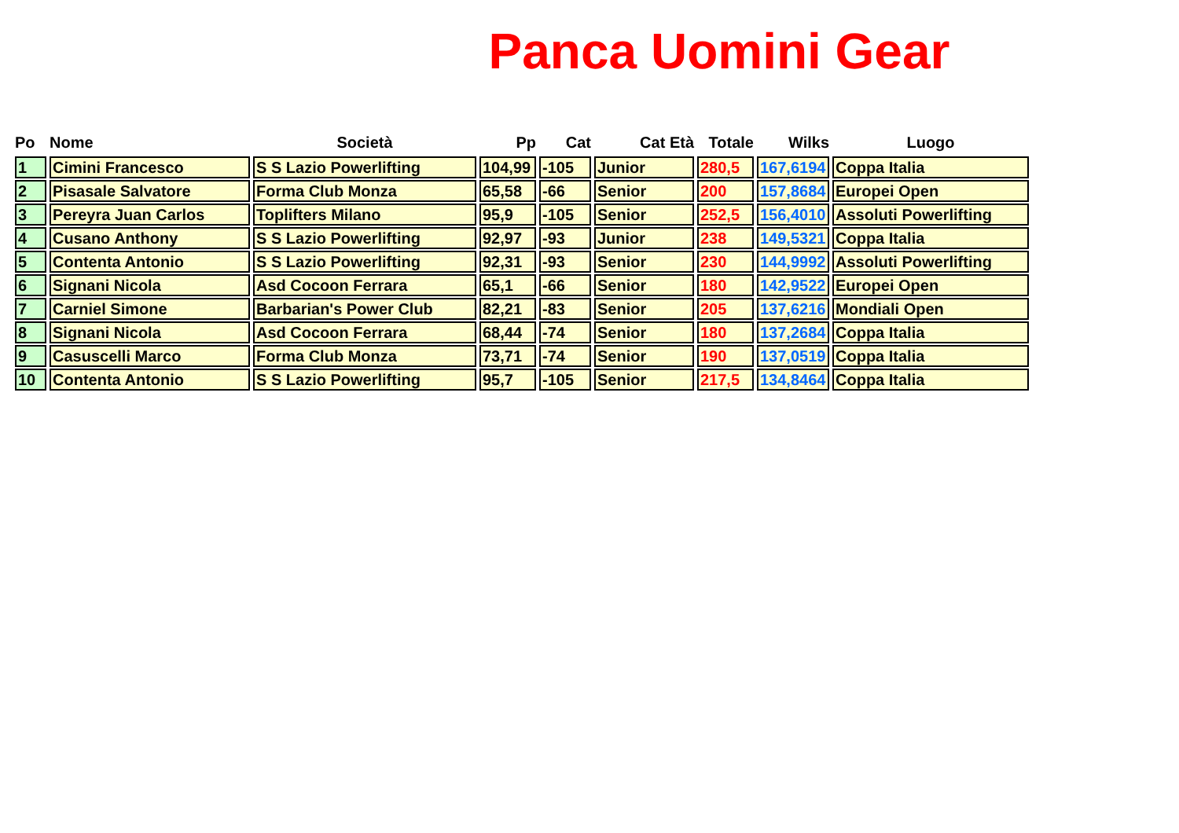Panca Uomini Gear
| Po | Nome | Società | Pp | Cat | Cat Età | Totale | Wilks | Luogo |
| --- | --- | --- | --- | --- | --- | --- | --- | --- |
| 1 | Cimini Francesco | S S Lazio Powerlifting | 104,99 | -105 | Junior | 280,5 | 167,6194 | Coppa Italia |
| 2 | Pisasale Salvatore | Forma Club Monza | 65,58 | -66 | Senior | 200 | 157,8684 | Europei Open |
| 3 | Pereyra Juan Carlos | Toplifters Milano | 95,9 | -105 | Senior | 252,5 | 156,4010 | Assoluti Powerlifting |
| 4 | Cusano Anthony | S S Lazio Powerlifting | 92,97 | -93 | Junior | 238 | 149,5321 | Coppa Italia |
| 5 | Contenta Antonio | S S Lazio Powerlifting | 92,31 | -93 | Senior | 230 | 144,9992 | Assoluti Powerlifting |
| 6 | Signani Nicola | Asd Cocoon Ferrara | 65,1 | -66 | Senior | 180 | 142,9522 | Europei Open |
| 7 | Carniel Simone | Barbarian's Power Club | 82,21 | -83 | Senior | 205 | 137,6216 | Mondiali Open |
| 8 | Signani Nicola | Asd Cocoon Ferrara | 68,44 | -74 | Senior | 180 | 137,2684 | Coppa Italia |
| 9 | Casuscelli Marco | Forma Club Monza | 73,71 | -74 | Senior | 190 | 137,0519 | Coppa Italia |
| 10 | Contenta Antonio | S S Lazio Powerlifting | 95,7 | -105 | Senior | 217,5 | 134,8464 | Coppa Italia |